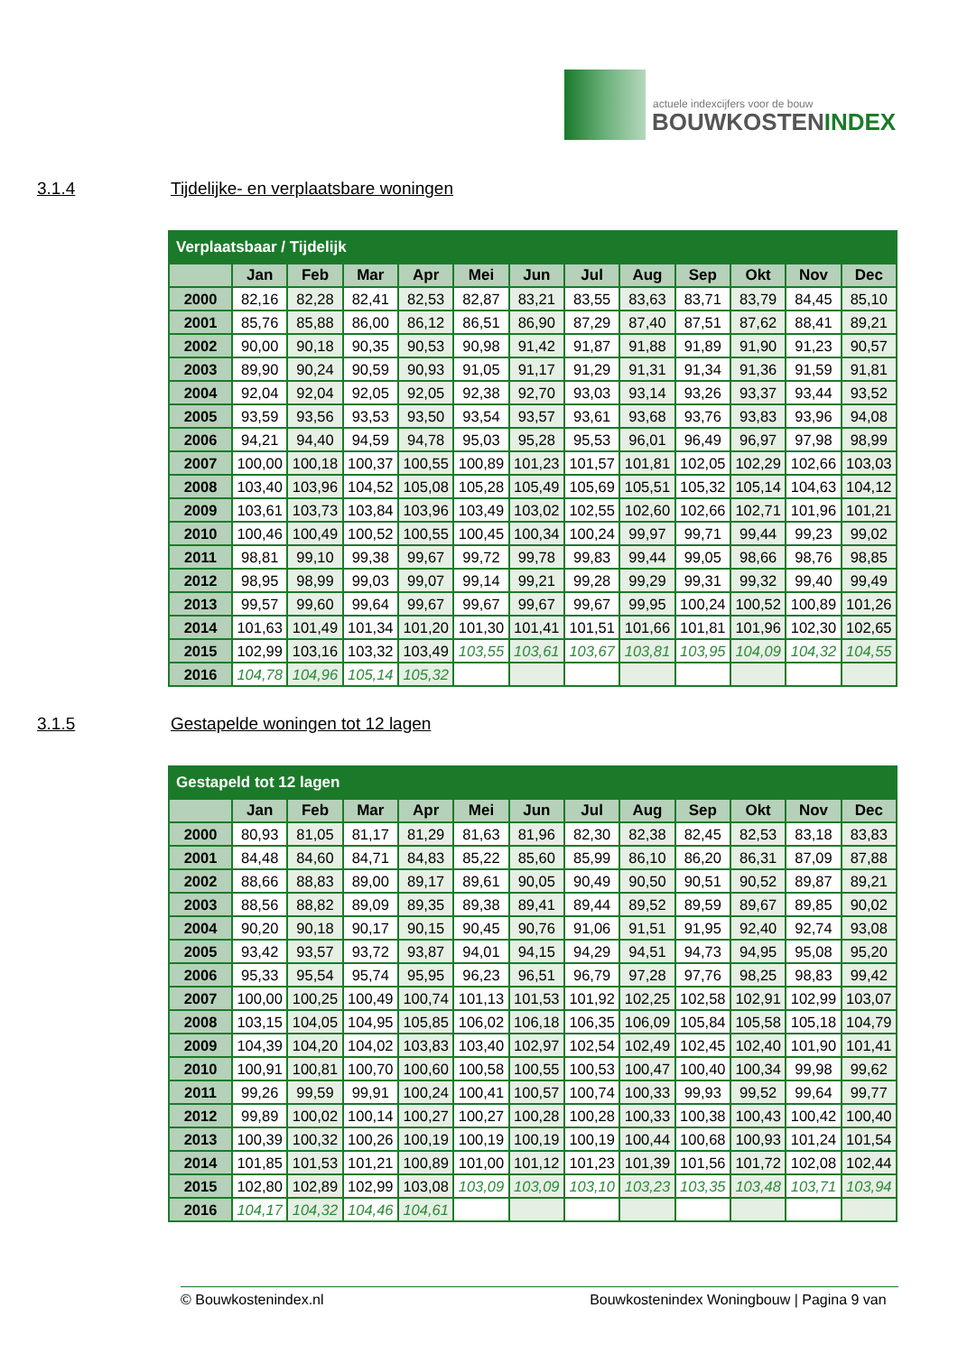actuele indexcijfers voor de bouw
BOUWKOSTENINDEX
3.1.4 Tijdelijke- en verplaatsbare woningen
| Verplaatsbaar / Tijdelijk | | | | | | | | | | | | |
| --- | --- | --- | --- | --- | --- | --- | --- | --- | --- | --- | --- | --- |
| | Jan | Feb | Mar | Apr | Mei | Jun | Jul | Aug | Sep | Okt | Nov | Dec |
| 2000 | 82,16 | 82,28 | 82,41 | 82,53 | 82,87 | 83,21 | 83,55 | 83,63 | 83,71 | 83,79 | 84,45 | 85,10 |
| 2001 | 85,76 | 85,88 | 86,00 | 86,12 | 86,51 | 86,90 | 87,29 | 87,40 | 87,51 | 87,62 | 88,41 | 89,21 |
| 2002 | 90,00 | 90,18 | 90,35 | 90,53 | 90,98 | 91,42 | 91,87 | 91,88 | 91,89 | 91,90 | 91,23 | 90,57 |
| 2003 | 89,90 | 90,24 | 90,59 | 90,93 | 91,05 | 91,17 | 91,29 | 91,31 | 91,34 | 91,36 | 91,59 | 91,81 |
| 2004 | 92,04 | 92,04 | 92,05 | 92,05 | 92,38 | 92,70 | 93,03 | 93,14 | 93,26 | 93,37 | 93,44 | 93,52 |
| 2005 | 93,59 | 93,56 | 93,53 | 93,50 | 93,54 | 93,57 | 93,61 | 93,68 | 93,76 | 93,83 | 93,96 | 94,08 |
| 2006 | 94,21 | 94,40 | 94,59 | 94,78 | 95,03 | 95,28 | 95,53 | 96,01 | 96,49 | 96,97 | 97,98 | 98,99 |
| 2007 | 100,00 | 100,18 | 100,37 | 100,55 | 100,89 | 101,23 | 101,57 | 101,81 | 102,05 | 102,29 | 102,66 | 103,03 |
| 2008 | 103,40 | 103,96 | 104,52 | 105,08 | 105,28 | 105,49 | 105,69 | 105,51 | 105,32 | 105,14 | 104,63 | 104,12 |
| 2009 | 103,61 | 103,73 | 103,84 | 103,96 | 103,49 | 103,02 | 102,55 | 102,60 | 102,66 | 102,71 | 101,96 | 101,21 |
| 2010 | 100,46 | 100,49 | 100,52 | 100,55 | 100,45 | 100,34 | 100,24 | 99,97 | 99,71 | 99,44 | 99,23 | 99,02 |
| 2011 | 98,81 | 99,10 | 99,38 | 99,67 | 99,72 | 99,78 | 99,83 | 99,44 | 99,05 | 98,66 | 98,76 | 98,85 |
| 2012 | 98,95 | 98,99 | 99,03 | 99,07 | 99,14 | 99,21 | 99,28 | 99,29 | 99,31 | 99,32 | 99,40 | 99,49 |
| 2013 | 99,57 | 99,60 | 99,64 | 99,67 | 99,67 | 99,67 | 99,67 | 99,95 | 100,24 | 100,52 | 100,89 | 101,26 |
| 2014 | 101,63 | 101,49 | 101,34 | 101,20 | 101,30 | 101,41 | 101,51 | 101,66 | 101,81 | 101,96 | 102,30 | 102,65 |
| 2015 | 102,99 | 103,16 | 103,32 | 103,49 | 103,55 | 103,61 | 103,67 | 103,81 | 103,95 | 104,09 | 104,32 | 104,55 |
| 2016 | 104,78 | 104,96 | 105,14 | 105,32 | | | | | | | | |
3.1.5 Gestapelde woningen tot 12 lagen
| Gestapeld tot 12 lagen | | | | | | | | | | | | |
| --- | --- | --- | --- | --- | --- | --- | --- | --- | --- | --- | --- | --- |
| | Jan | Feb | Mar | Apr | Mei | Jun | Jul | Aug | Sep | Okt | Nov | Dec |
| 2000 | 80,93 | 81,05 | 81,17 | 81,29 | 81,63 | 81,96 | 82,30 | 82,38 | 82,45 | 82,53 | 83,18 | 83,83 |
| 2001 | 84,48 | 84,60 | 84,71 | 84,83 | 85,22 | 85,60 | 85,99 | 86,10 | 86,20 | 86,31 | 87,09 | 87,88 |
| 2002 | 88,66 | 88,83 | 89,00 | 89,17 | 89,61 | 90,05 | 90,49 | 90,50 | 90,51 | 90,52 | 89,87 | 89,21 |
| 2003 | 88,56 | 88,82 | 89,09 | 89,35 | 89,38 | 89,41 | 89,44 | 89,52 | 89,59 | 89,67 | 89,85 | 90,02 |
| 2004 | 90,20 | 90,18 | 90,17 | 90,15 | 90,45 | 90,76 | 91,06 | 91,51 | 91,95 | 92,40 | 92,74 | 93,08 |
| 2005 | 93,42 | 93,57 | 93,72 | 93,87 | 94,01 | 94,15 | 94,29 | 94,51 | 94,73 | 94,95 | 95,08 | 95,20 |
| 2006 | 95,33 | 95,54 | 95,74 | 95,95 | 96,23 | 96,51 | 96,79 | 97,28 | 97,76 | 98,25 | 98,83 | 99,42 |
| 2007 | 100,00 | 100,25 | 100,49 | 100,74 | 101,13 | 101,53 | 101,92 | 102,25 | 102,58 | 102,91 | 102,99 | 103,07 |
| 2008 | 103,15 | 104,05 | 104,95 | 105,85 | 106,02 | 106,18 | 106,35 | 106,09 | 105,84 | 105,58 | 105,18 | 104,79 |
| 2009 | 104,39 | 104,20 | 104,02 | 103,83 | 103,40 | 102,97 | 102,54 | 102,49 | 102,45 | 102,40 | 101,90 | 101,41 |
| 2010 | 100,91 | 100,81 | 100,70 | 100,60 | 100,58 | 100,55 | 100,53 | 100,47 | 100,40 | 100,34 | 99,98 | 99,62 |
| 2011 | 99,26 | 99,59 | 99,91 | 100,24 | 100,41 | 100,57 | 100,74 | 100,33 | 99,93 | 99,52 | 99,64 | 99,77 |
| 2012 | 99,89 | 100,02 | 100,14 | 100,27 | 100,27 | 100,28 | 100,28 | 100,33 | 100,38 | 100,43 | 100,42 | 100,40 |
| 2013 | 100,39 | 100,32 | 100,26 | 100,19 | 100,19 | 100,19 | 100,19 | 100,44 | 100,68 | 100,93 | 101,24 | 101,54 |
| 2014 | 101,85 | 101,53 | 101,21 | 100,89 | 101,00 | 101,12 | 101,23 | 101,39 | 101,56 | 101,72 | 102,08 | 102,44 |
| 2015 | 102,80 | 102,89 | 102,99 | 103,08 | 103,09 | 103,09 | 103,10 | 103,23 | 103,35 | 103,48 | 103,71 | 103,94 |
| 2016 | 104,17 | 104,32 | 104,46 | 104,61 | | | | | | | | |
© Bouwkostenindex.nl Bouwkostenindex Woningbouw | Pagina 9 van